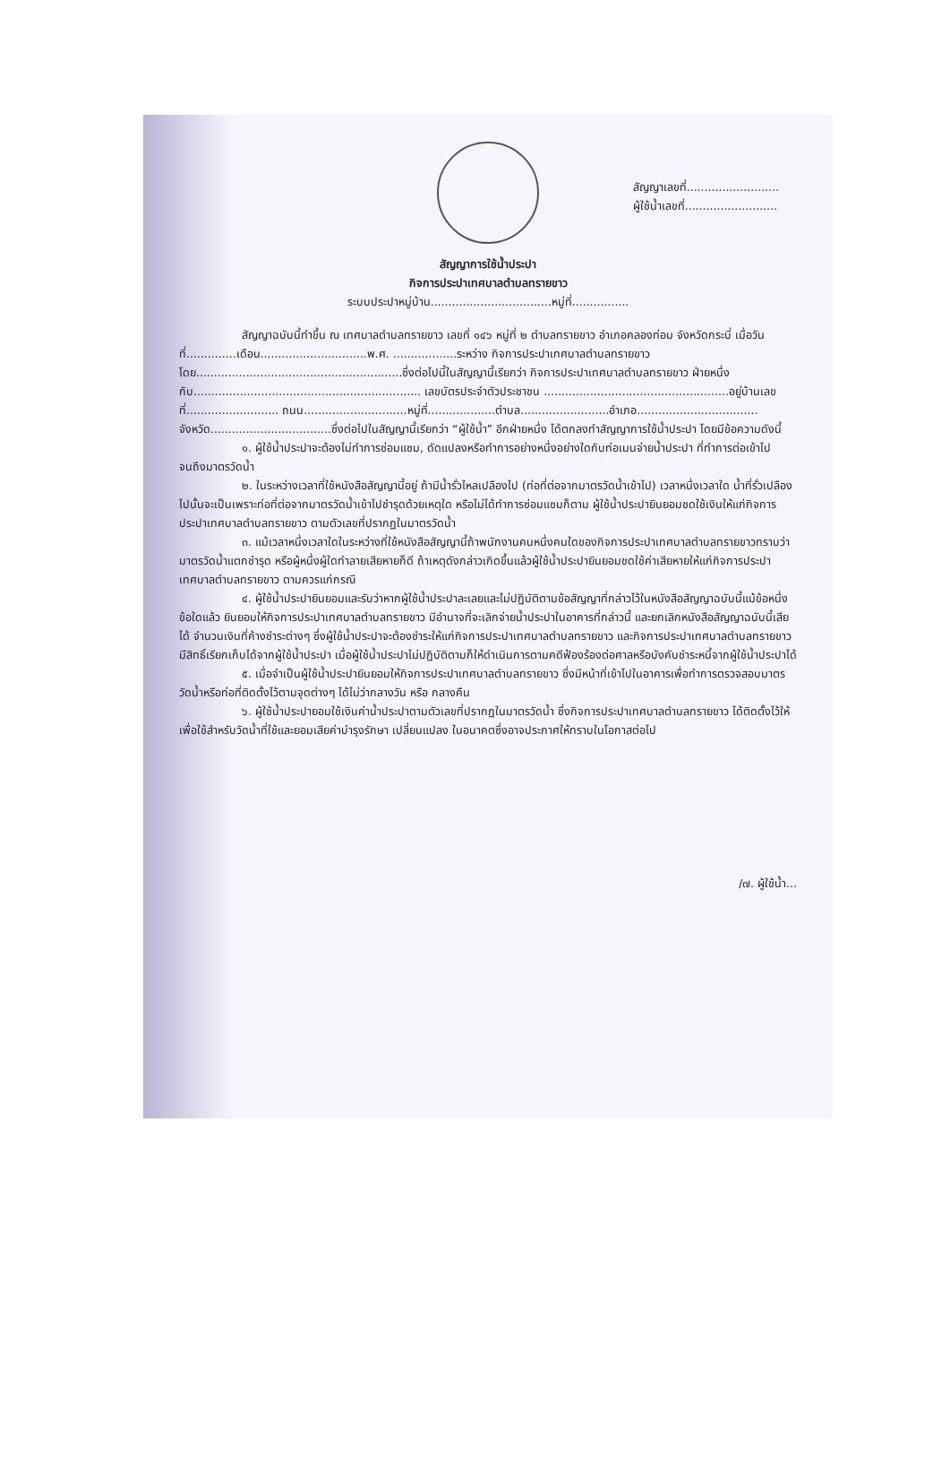สัญญาเลขที่..........................
ผู้ใช้น้ำเลขที่..........................
สัญญาการใช้น้ำประปา
กิจการประปาเทศบาลตำบลทรายขาว
ระบบประปาหมู่บ้าน..................................หมู่ที่................
สัญญาฉบับนี้ทำขึ้น ณ เทศบาลตำบลทรายขาว เลขที่ ๑๔๖ หมู่ที่ ๒ ตำบลทรายขาว อำเภอคลองท่อม จังหวัดกระบี่ เมื่อวันที่..............เดือน..............................พ.ศ. ..................ระหว่าง กิจการประปาเทศบาลตำบลทรายขาว โดย..........................................................ซึ่งต่อไปนี้ในสัญญานี้เรียกว่า กิจการประปาเทศบาลตำบลทรายขาว ฝ่ายหนึ่ง กับ................................................................ เลขบัตรประจำตัวประชาชน ....................................................อยู่บ้านเลขที่.......................... ถนน.............................หมู่ที่...................ตำบล.........................อำเภอ.................................. จังหวัด..................................ซึ่งต่อไปในสัญญานี้เรียกว่า “ผู้ใช้น้ำ” อีกฝ่ายหนึ่ง ได้ตกลงทำสัญญาการใช้น้ำประปา โดยมีข้อความดังนี้
๑. ผู้ใช้น้ำประปาจะต้องไม่ทำการซ่อมแซม, ดัดแปลงหรือทำการอย่างหนึ่งอย่างใดกับท่อเมนจ่ายน้ำประปา ที่ทำการต่อเข้าไปจนถึงมาตรวัดน้ำ
๒. ในระหว่างเวลาที่ใช้หนังสือสัญญานี้อยู่ ถ้ามีน้ำรั่วไหลเปลืองไป (ท่อที่ต่อจากมาตรวัดน้ำเข้าไป) เวลาหนึ่งเวลาใด น้ำที่รั่วเปลืองไปนั้นจะเป็นเพราะท่อที่ต่อจากมาตรวัดน้ำเข้าไปชำรุดด้วยเหตุใด หรือไม่ได้ทำการซ่อมแซมก็ตาม ผู้ใช้น้ำประปายินยอมชดใช้เงินให้แก่กิจการประปาเทศบาลตำบลทรายขาว ตามตัวเลขที่ปรากฏในมาตรวัดน้ำ
๓. แม้เวลาหนึ่งเวลาใดในระหว่างที่ใช้หนังสือสัญญานี้ถ้าพนักงานคนหนึ่งคนใดของกิจการประปาเทศบาลตำบลทรายขาวทราบว่ามาตรวัดน้ำแตกชำรุด หรือผู้หนึ่งผู้ใดทำลายเสียหายก็ดี ถ้าเหตุดังกล่าวเกิดขึ้นแล้วผู้ใช้น้ำประปายินยอมชดใช้ค่าเสียหายให้แก่กิจการประปาเทศบาลตำบลทรายขาว ตามควรแก่กรณี
๔. ผู้ใช้น้ำประปายินยอมและรับว่าหากผู้ใช้น้ำประปาละเลยและไม่ปฏิบัติตามข้อสัญญาที่กล่าวไว้ในหนังสือสัญญาฉบับนี้แม้ข้อหนึ่งข้อใดแล้ว ยินยอมให้กิจการประปาเทศบาลตำบลทรายขาว มีอำนาจที่จะเลิกจ่ายน้ำประปาในอาคารที่กล่าวนี้ และยกเลิกหนังสือสัญญาฉบับนี้เสียได้ จำนวนเงินที่ค้างชำระต่างๆ ซึ่งผู้ใช้น้ำประปาจะต้องชำระให้แก่กิจการประปาเทศบาลตำบลทรายขาว และกิจการประปาเทศบาลตำบลทรายขาวมีสิทธิ์เรียกเก็บได้จากผู้ใช้น้ำประปา เมื่อผู้ใช้น้ำประปาไม่ปฏิบัติตามก็ให้ดำเนินการตามคดีฟ้องร้องต่อศาลหรือบังคับชำระหนี้จากผู้ใช้น้ำประปาได้
๕. เมื่อจำเป็นผู้ใช้น้ำประปายินยอมให้กิจการประปาเทศบาลตำบลทรายขาว ซึ่งมีหน้าที่เข้าไปในอาคารเพื่อทำการตรวจสอบมาตรวัดน้ำหรือท่อที่ติดตั้งไว้ตามจุดต่างๆ ได้ไม่ว่ากลางวัน หรือ กลางคืน
๖. ผู้ใช้น้ำประปายอมใช้เงินค่าน้ำประปาตามตัวเลขที่ปรากฏในมาตรวัดน้ำ ซึ่งกิจการประปาเทศบาลตำบลทรายขาว ได้ติดตั้งไว้ให้เพื่อใช้สำหรับวัดน้ำที่ใช้และยอมเสียค่าบำรุงรักษา เปลี่ยนแปลง ในอนาคตซึ่งอาจประกาศให้ทราบในโอกาสต่อไป
/๗. ผู้ใช้น้ำ...